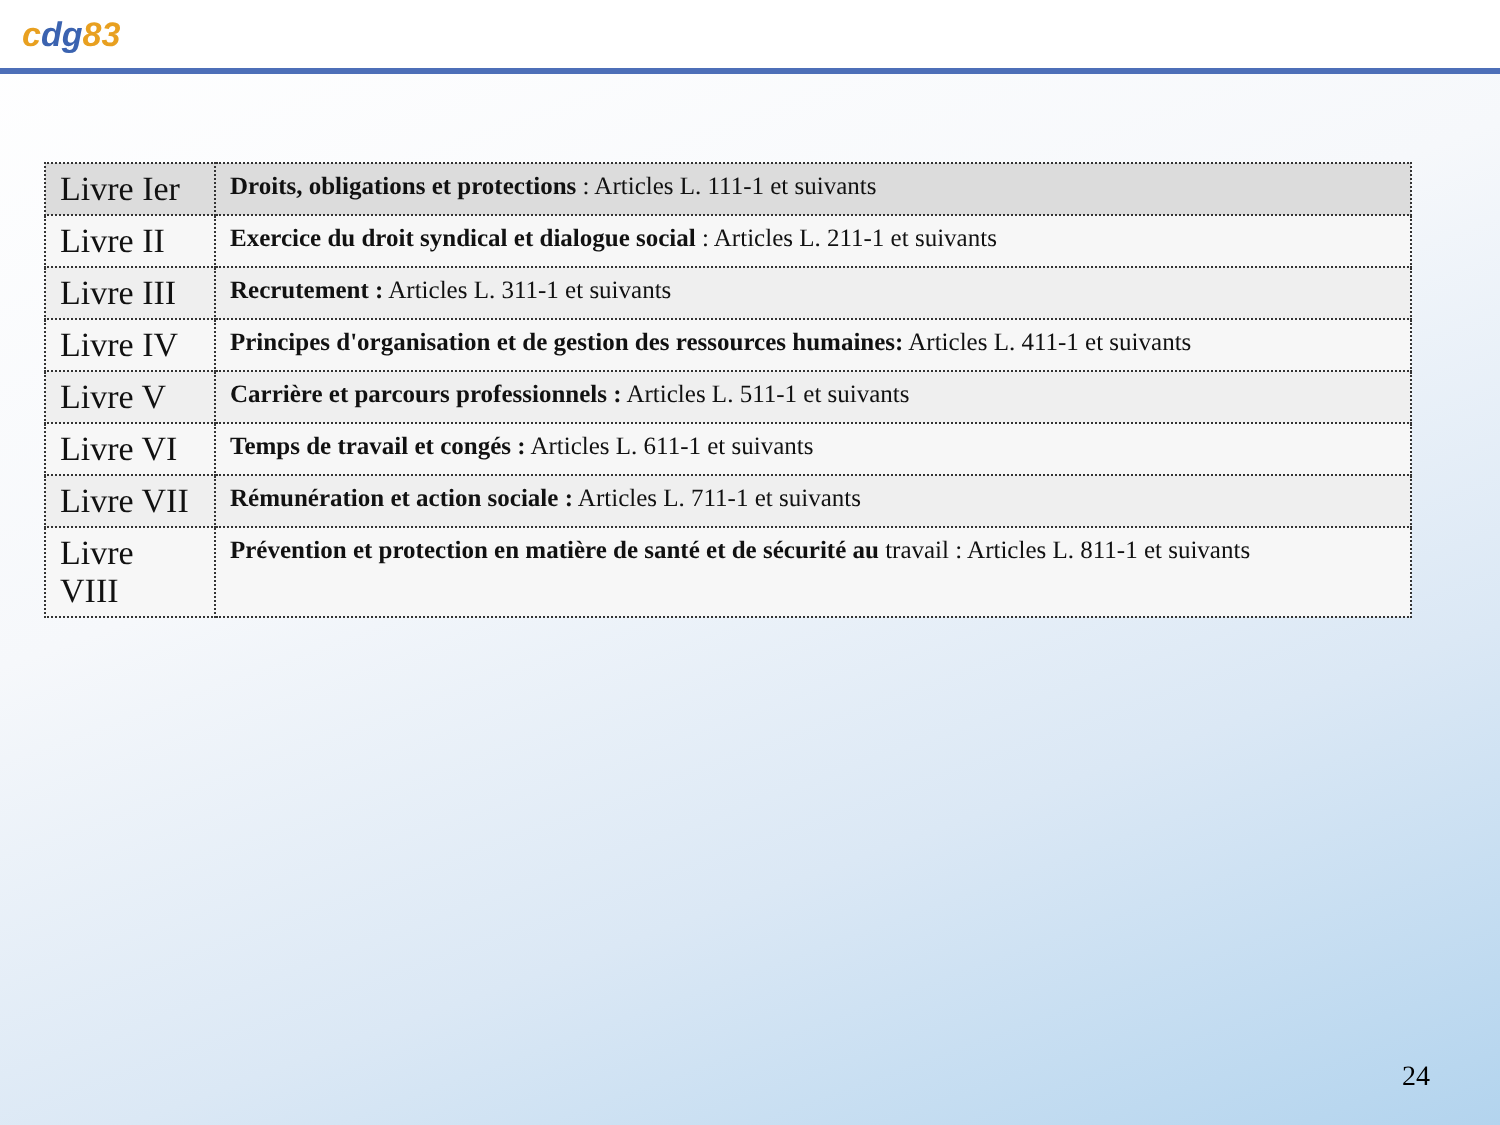cdg83
| Livre Ier | Droits, obligations et protections : Articles L. 111-1 et suivants |
| Livre II | Exercice du droit syndical et dialogue social : Articles L. 211-1 et suivants |
| Livre III | Recrutement : Articles L. 311-1 et suivants |
| Livre IV | Principes d'organisation et de gestion des ressources humaines: Articles L. 411-1 et suivants |
| Livre V | Carrière et parcours professionnels : Articles L. 511-1 et suivants |
| Livre VI | Temps de travail et congés : Articles L. 611-1 et suivants |
| Livre VII | Rémunération et action sociale : Articles L. 711-1 et suivants |
| Livre VIII | Prévention et protection en matière de santé et de sécurité au travail : Articles L. 811-1 et suivants |
24